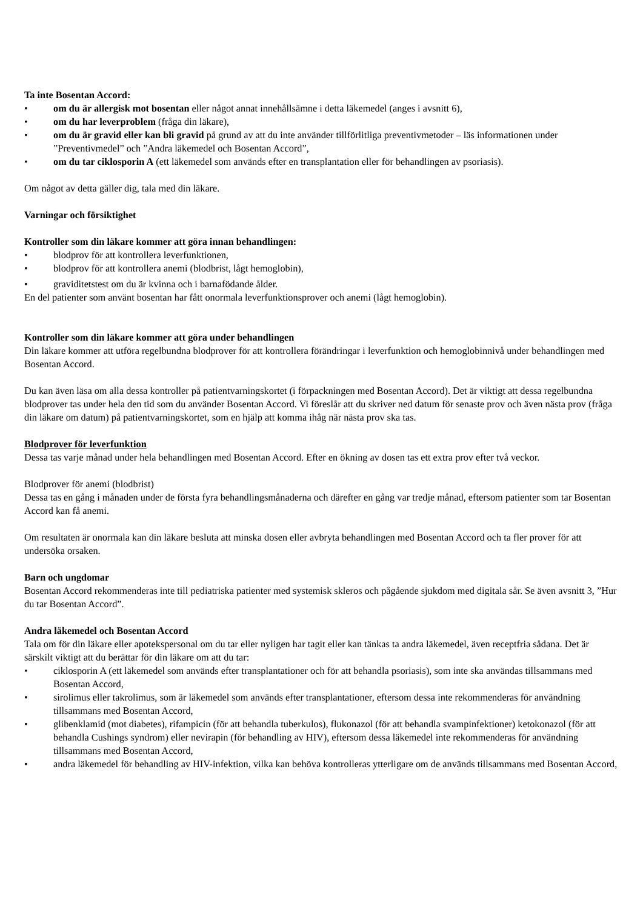Ta inte Bosentan Accord:
• om du är allergisk mot bosentan eller något annat innehållsämne i detta läkemedel (anges i avsnitt 6),
• om du har leverproblem (fråga din läkare),
• om du är gravid eller kan bli gravid på grund av att du inte använder tillförlitliga preventivmetoder – läs informationen under ”Preventivmedel” och ”Andra läkemedel och Bosentan Accord”,
• om du tar ciklosporin A (ett läkemedel som används efter en transplantation eller för behandlingen av psoriasis).
Om något av detta gäller dig, tala med din läkare.
Varningar och försiktighet
Kontroller som din läkare kommer att göra innan behandlingen:
• blodprov för att kontrollera leverfunktionen,
• blodprov för att kontrollera anemi (blodbrist, lågt hemoglobin),
• graviditetstest om du är kvinna och i barnafödande ålder.
En del patienter som använt bosentan har fått onormala leverfunktionsprover och anemi (lågt hemoglobin).
Kontroller som din läkare kommer att göra under behandlingen
Din läkare kommer att utföra regelbundna blodprover för att kontrollera förändringar i leverfunktion och hemoglobinnivå under behandlingen med Bosentan Accord.
Du kan även läsa om alla dessa kontroller på patientvarningskortet (i förpackningen med Bosentan Accord). Det är viktigt att dessa regelbundna blodprover tas under hela den tid som du använder Bosentan Accord. Vi föreslår att du skriver ned datum för senaste prov och även nästa prov (fråga din läkare om datum) på patientvarningskortet, som en hjälp att komma ihåg när nästa prov ska tas.
Blodprover för leverfunktion
Dessa tas varje månad under hela behandlingen med Bosentan Accord. Efter en ökning av dosen tas ett extra prov efter två veckor.
Blodprover för anemi (blodbrist)
Dessa tas en gång i månaden under de första fyra behandlingsmånaderna och därefter en gång var tredje månad, eftersom patienter som tar Bosentan Accord kan få anemi.
Om resultaten är onormala kan din läkare besluta att minska dosen eller avbryta behandlingen med Bosentan Accord och ta fler prover för att undersöka orsaken.
Barn och ungdomar
Bosentan Accord rekommenderas inte till pediatriska patienter med systemisk skleros och pågående sjukdom med digitala sår. Se även avsnitt 3, ”Hur du tar Bosentan Accord”.
Andra läkemedel och Bosentan Accord
Tala om för din läkare eller apotekspersonal om du tar eller nyligen har tagit eller kan tänkas ta andra läkemedel, även receptfria sådana. Det är särskilt viktigt att du berättar för din läkare om att du tar:
• ciklosporin A (ett läkemedel som används efter transplantationer och för att behandla psoriasis), som inte ska användas tillsammans med Bosentan Accord,
• sirolimus eller takrolimus, som är läkemedel som används efter transplantationer, eftersom dessa inte rekommenderas för användning tillsammans med Bosentan Accord,
• glibenklamid (mot diabetes), rifampicin (för att behandla tuberkulos), flukonazol (för att behandla svampinfektioner) ketokonazol (för att behandla Cushings syndrom) eller nevirapin (för behandling av HIV), eftersom dessa läkemedel inte rekommenderas för användning tillsammans med Bosentan Accord,
• andra läkemedel för behandling av HIV-infektion, vilka kan behöva kontrolleras ytterligare om de används tillsammans med Bosentan Accord,